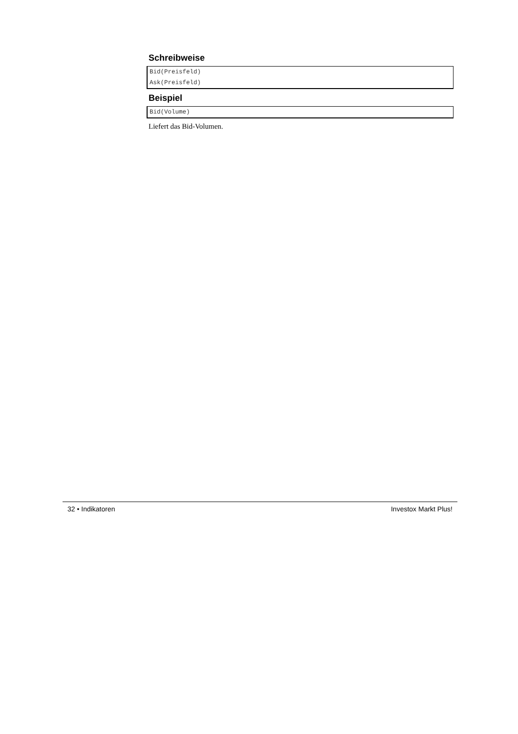Schreibweise
Bid(Preisfeld)
Ask(Preisfeld)
Beispiel
Bid(Volume)
Liefert das Bid-Volumen.
32 • Indikatoren Investox Markt Plus!